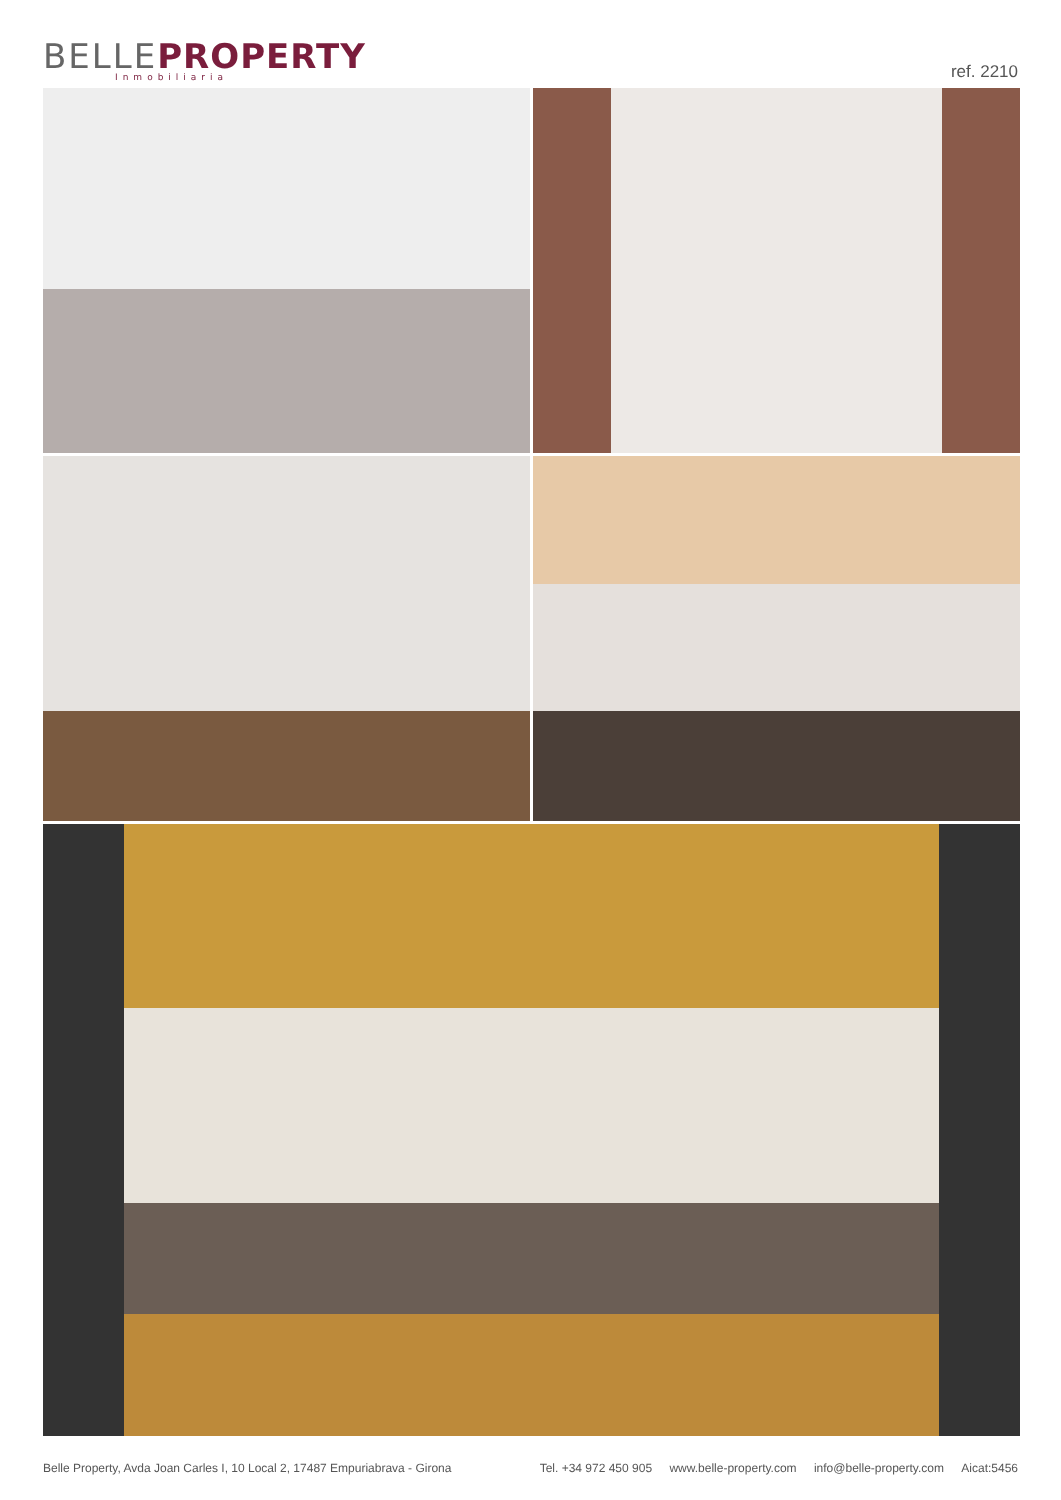BELLE PROPERTY
Inmobiliaria
ref. 2210
Belle Property, Avda Joan Carles I, 10 Local 2, 17487 Empuriabrava - Girona
Tel. +34 972 450 905 www.belle-property.com info@belle-property.com Aicat:5456